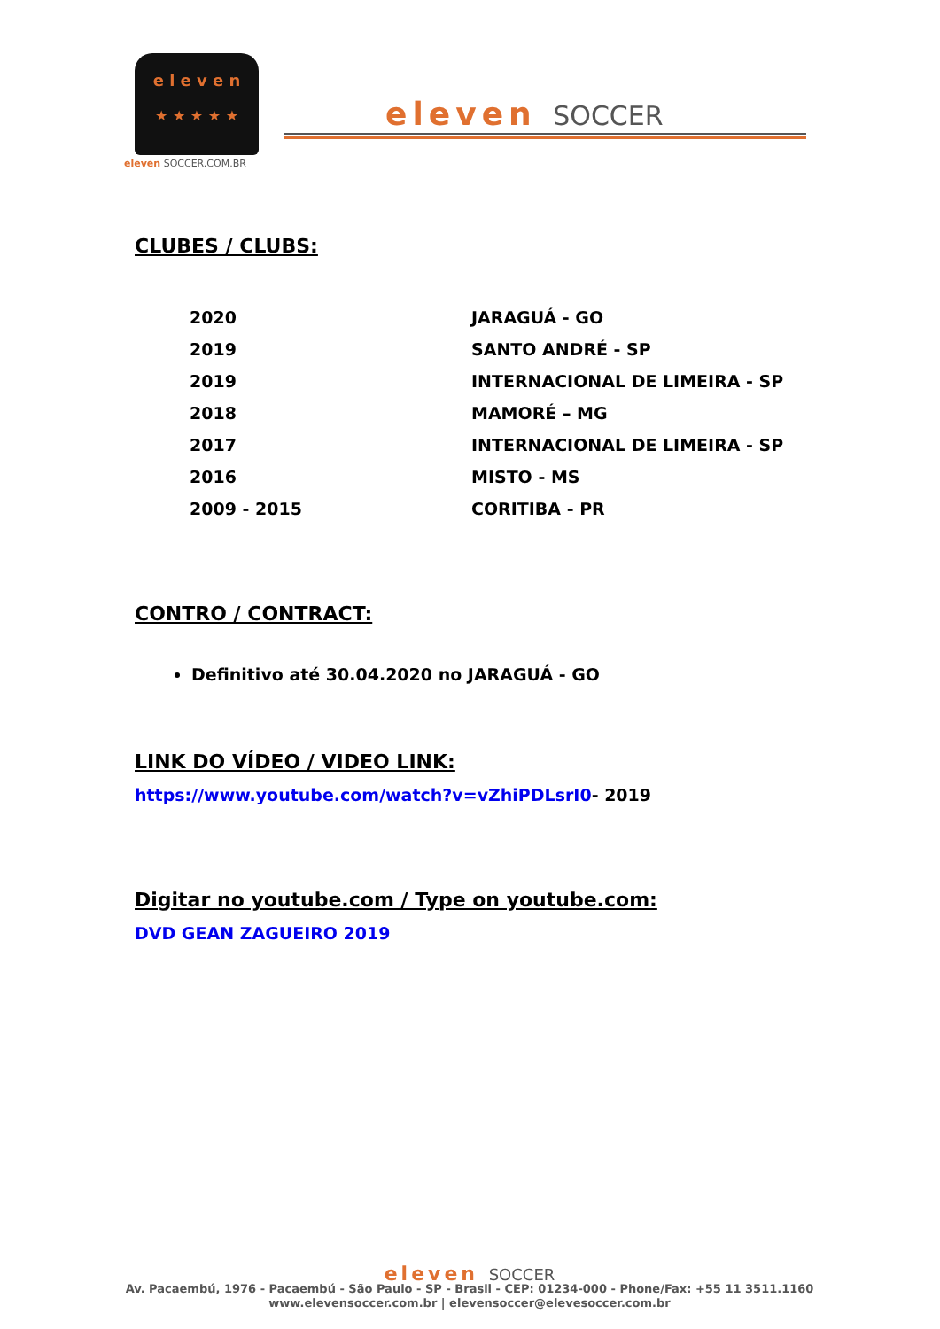e l e v e n
★ ★ ★ ★ ★
eleven SOCCER.COM.BR
eleven SOCCER
CLUBES / CLUBS:
| 2020 | JARAGUÁ - GO |
| 2019 | SANTO ANDRÉ - SP |
| 2019 | INTERNACIONAL DE LIMEIRA - SP |
| 2018 | MAMORÉ – MG |
| 2017 | INTERNACIONAL DE LIMEIRA - SP |
| 2016 | MISTO - MS |
| 2009 - 2015 | CORITIBA - PR |
CONTRO / CONTRACT:
Definitivo até 30.04.2020 no JARAGUÁ - GO
LINK DO VÍDEO / VIDEO LINK:
https://www.youtube.com/watch?v=vZhiPDLsrI0- 2019
Digitar no youtube.com / Type on youtube.com:
DVD GEAN ZAGUEIRO 2019
eleven SOCCER
Av. Pacaembú, 1976 - Pacaembú - São Paulo - SP - Brasil - CEP: 01234-000 - Phone/Fax: +55 11 3511.1160
www.elevensoccer.com.br | elevensoccer@elevesoccer.com.br